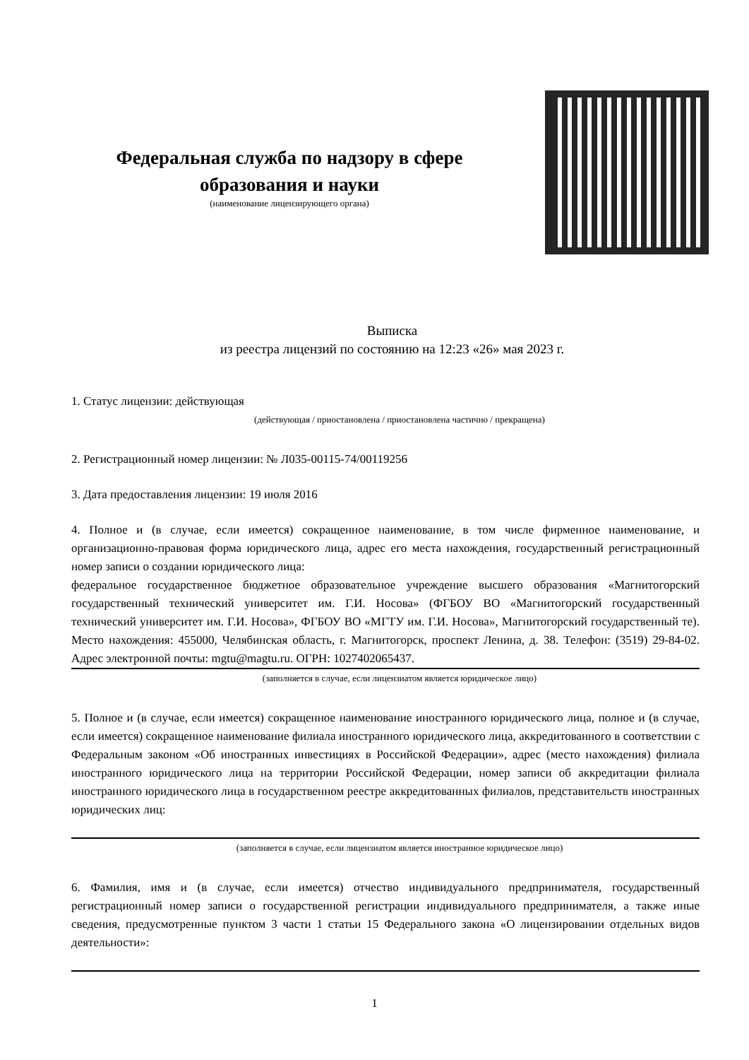Федеральная служба по надзору в сфере образования и науки
(наименование лицензирующего органа)
Выписка
из реестра лицензий по состоянию на 12:23 «26» мая 2023 г.
1. Статус лицензии: действующая
(действующая / приостановлена / приостановлена частично / прекращена)
2. Регистрационный номер лицензии: № Л035-00115-74/00119256
3. Дата предоставления лицензии: 19 июля 2016
4. Полное и (в случае, если имеется) сокращенное наименование, в том числе фирменное наименование, и организационно-правовая форма юридического лица, адрес его места нахождения, государственный регистрационный номер записи о создании юридического лица:
федеральное государственное бюджетное образовательное учреждение высшего образования «Магнитогорский государственный технический университет им. Г.И. Носова» (ФГБОУ ВО «Магнитогорский государственный технический университет им. Г.И. Носова», ФГБОУ ВО «МГТУ им. Г.И. Носова», Магнитогорский государственный те). Место нахождения: 455000, Челябинская область, г. Магнитогорск, проспект Ленина, д. 38. Телефон: (3519) 29-84-02. Адрес электронной почты: mgtu@magtu.ru. ОГРН: 1027402065437.
(заполняется в случае, если лицензиатом является юридическое лицо)
5. Полное и (в случае, если имеется) сокращенное наименование иностранного юридического лица, полное и (в случае, если имеется) сокращенное наименование филиала иностранного юридического лица, аккредитованного в соответствии с Федеральным законом «Об иностранных инвестициях в Российской Федерации», адрес (место нахождения) филиала иностранного юридического лица на территории Российской Федерации, номер записи об аккредитации филиала иностранного юридического лица в государственном реестре аккредитованных филиалов, представительств иностранных юридических лиц:
(заполняется в случае, если лицензиатом является иностранное юридическое лицо)
6. Фамилия, имя и (в случае, если имеется) отчество индивидуального предпринимателя, государственный регистрационный номер записи о государственной регистрации индивидуального предпринимателя, а также иные сведения, предусмотренные пунктом 3 части 1 статьи 15 Федерального закона «О лицензировании отдельных видов деятельности»:
1